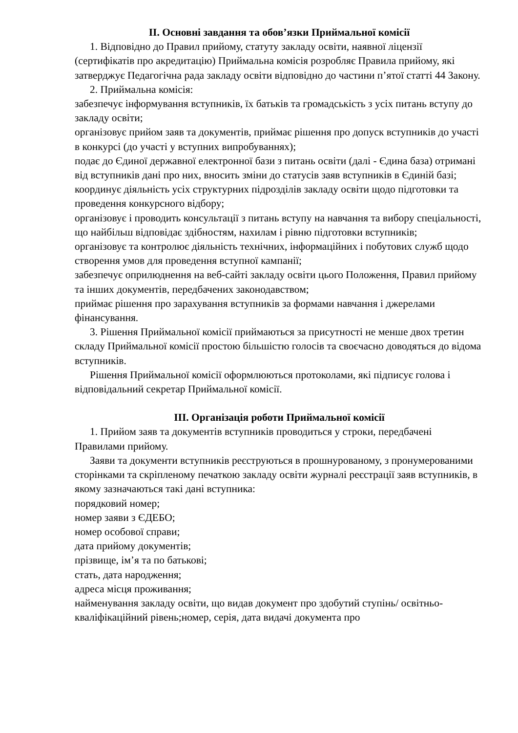II. Основні завдання та обов’язки Приймальної комісії
1. Відповідно до Правил прийому, статуту закладу освіти, наявної ліцензії (сертифікатів про акредитацію) Приймальна комісія розробляє Правила прийому, які затверджує Педагогічна рада закладу освіти відповідно до частини п’ятої статті 44 Закону.
2. Приймальна комісія:
забезпечує інформування вступників, їх батьків та громадськість з усіх питань вступу до закладу освіти;
організовує прийом заяв та документів, приймає рішення про допуск вступників до участі в конкурсі (до участі у вступних випробуваннях);
подає до Єдиної державної електронної бази з питань освіти (далі - Єдина база) отримані від вступників дані про них, вносить зміни до статусів заяв вступників в Єдиній базі;
координує діяльність усіх структурних підрозділів закладу освіти щодо підготовки та проведення конкурсного відбору;
організовує і проводить консультації з питань вступу на навчання та вибору спеціальності, що найбільш відповідає здібностям, нахилам і рівню підготовки вступників;
організовує та контролює діяльність технічних, інформаційних і побутових служб щодо створення умов для проведення вступної кампанії;
забезпечує оприлюднення на веб-сайті закладу освіти цього Положення, Правил прийому та інших документів, передбачених законодавством;
приймає рішення про зарахування вступників за формами навчання і джерелами фінансування.
3. Рішення Приймальної комісії приймаються за присутності не менше двох третин складу Приймальної комісії простою більшістю голосів та своєчасно доводяться до відома вступників.
Рішення Приймальної комісії оформлюються протоколами, які підписує голова і відповідальний секретар Приймальної комісії.
III. Організація роботи Приймальної комісії
1. Прийом заяв та документів вступників проводиться у строки, передбачені Правилами прийому.
Заяви та документи вступників реєструються в прошнурованому, з пронумерованими сторінками та скріпленому печаткою закладу освіти журналі реєстрації заяв вступників, в якому зазначаються такі дані вступника:
порядковий номер;
номер заяви з ЄДЕБО;
номер особової справи;
дата прийому документів;
прізвище, ім’я та по батькові;
стать, дата народження;
адреса місця проживання;
найменування закладу освіти, що видав документ про здобутий ступінь/ освітньо-кваліфікаційний рівень;номер, серія, дата видачі документа про